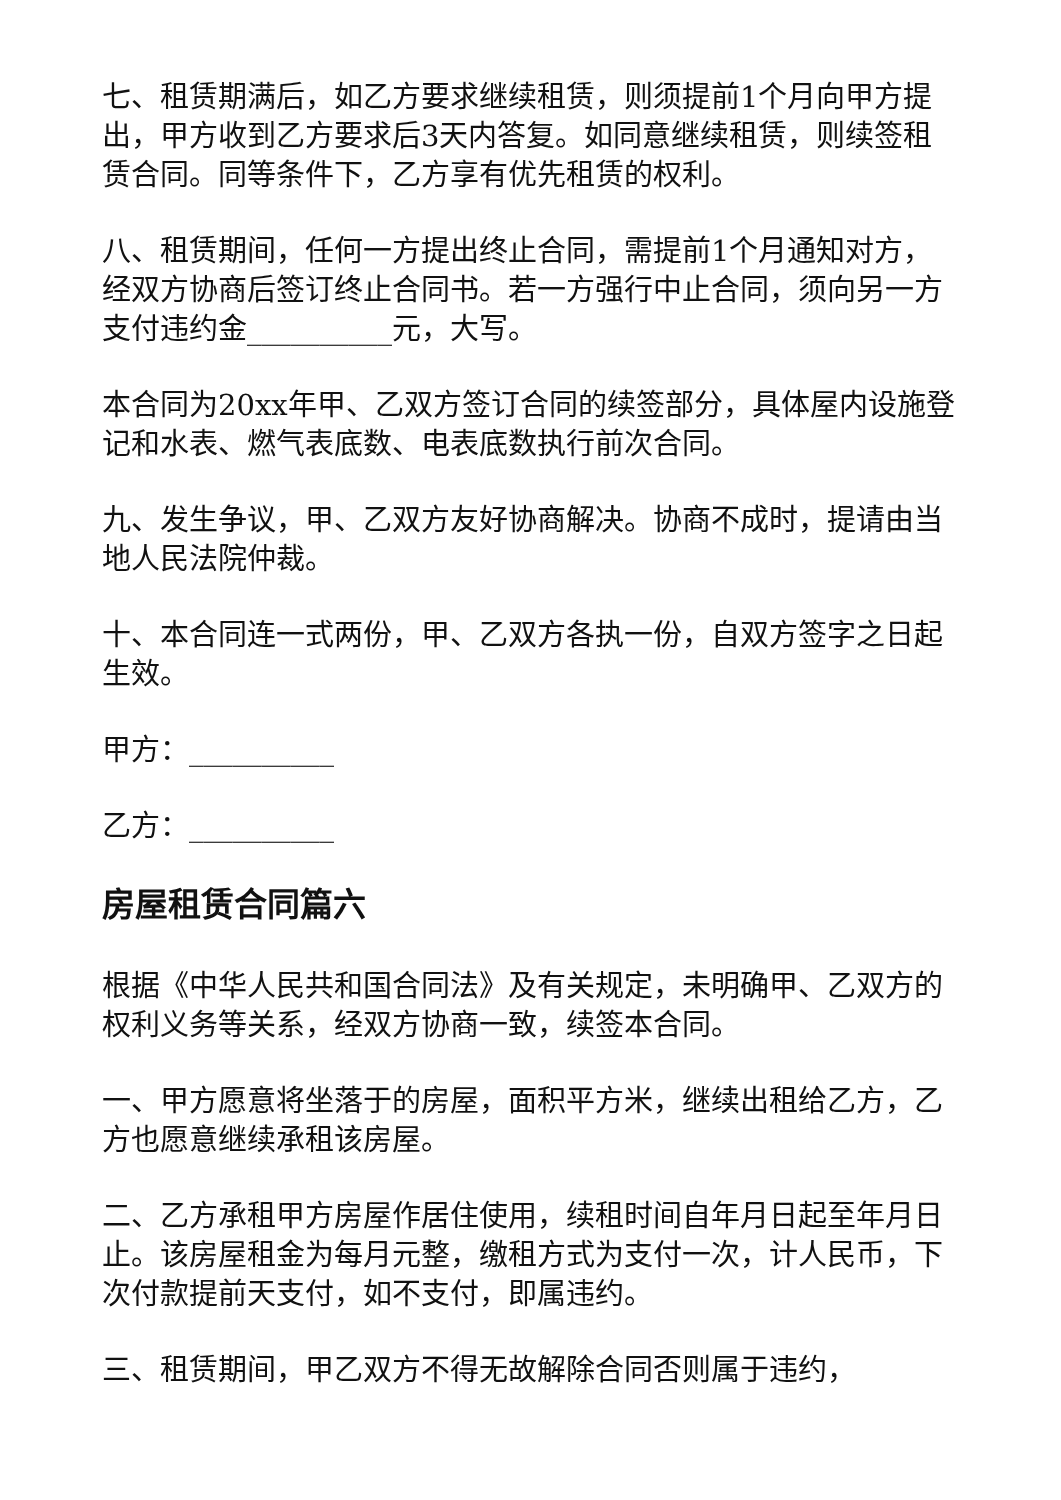七、租赁期满后，如乙方要求继续租赁，则须提前1个月向甲方提出，甲方收到乙方要求后3天内答复。如同意继续租赁，则续签租赁合同。同等条件下，乙方享有优先租赁的权利。
八、租赁期间，任何一方提出终止合同，需提前1个月通知对方，经双方协商后签订终止合同书。若一方强行中止合同，须向另一方支付违约金__________元，大写。
本合同为20xx年甲、乙双方签订合同的续签部分，具体屋内设施登记和水表、燃气表底数、电表底数执行前次合同。
九、发生争议，甲、乙双方友好协商解决。协商不成时，提请由当地人民法院仲裁。
十、本合同连一式两份，甲、乙双方各执一份，自双方签字之日起生效。
甲方：__________
乙方：__________
房屋租赁合同篇六
根据《中华人民共和国合同法》及有关规定，未明确甲、乙双方的权利义务等关系，经双方协商一致，续签本合同。
一、甲方愿意将坐落于的房屋，面积平方米，继续出租给乙方，乙方也愿意继续承租该房屋。
二、乙方承租甲方房屋作居住使用，续租时间自年月日起至年月日止。该房屋租金为每月元整，缴租方式为支付一次，计人民币，下次付款提前天支付，如不支付，即属违约。
三、租赁期间，甲乙双方不得无故解除合同否则属于违约，